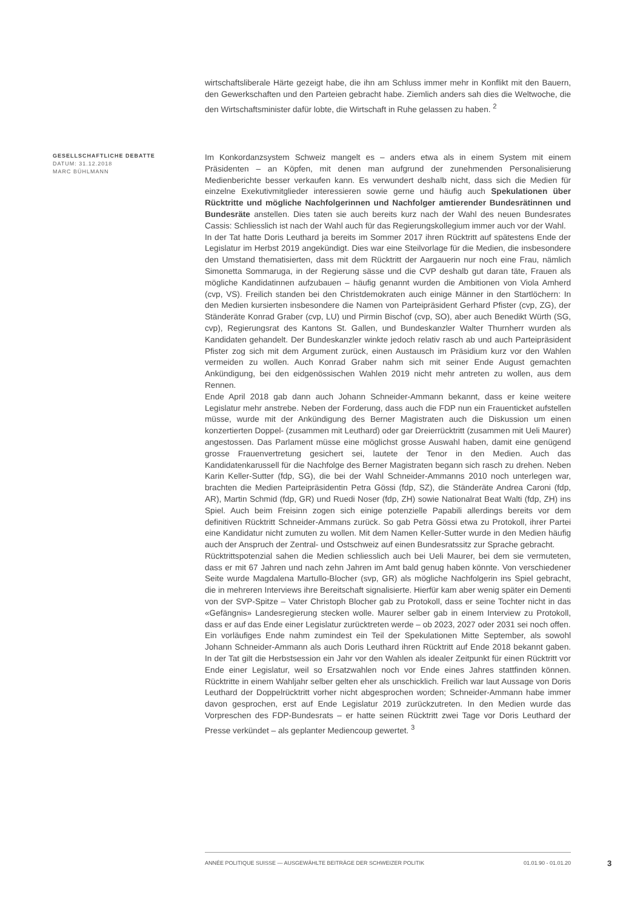wirtschaftsliberale Härte gezeigt habe, die ihn am Schluss immer mehr in Konflikt mit den Bauern, den Gewerkschaften und den Parteien gebracht habe. Ziemlich anders sah dies die Weltwoche, die den Wirtschaftsminister dafür lobte, die Wirtschaft in Ruhe gelassen zu haben. <sup>2</sup>
GESELLSCHAFTLICHE DEBATTE
DATUM: 31.12.2018
MARC BÜHLMANN
Im Konkordanzsystem Schweiz mangelt es – anders etwa als in einem System mit einem Präsidenten – an Köpfen, mit denen man aufgrund der zunehmenden Personalisierung Medienberichte besser verkaufen kann. Es verwundert deshalb nicht, dass sich die Medien für einzelne Exekutivmitglieder interessieren sowie gerne und häufig auch Spekulationen über Rücktritte und mögliche Nachfolgerinnen und Nachfolger amtierender Bundesrätinnen und Bundesräte anstellen. Dies taten sie auch bereits kurz nach der Wahl des neuen Bundesrates Cassis: Schliesslich ist nach der Wahl auch für das Regierungskollegium immer auch vor der Wahl.
In der Tat hatte Doris Leuthard ja bereits im Sommer 2017 ihren Rücktritt auf spätestens Ende der Legislatur im Herbst 2019 angekündigt. Dies war eine Steilvorlage für die Medien, die insbesondere den Umstand thematisierten, dass mit dem Rücktritt der Aargauerin nur noch eine Frau, nämlich Simonetta Sommaruga, in der Regierung sässe und die CVP deshalb gut daran täte, Frauen als mögliche Kandidatinnen aufzubauen – häufig genannt wurden die Ambitionen von Viola Amherd (cvp, VS). Freilich standen bei den Christdemokraten auch einige Männer in den Startlöchern: In den Medien kursierten insbesondere die Namen von Parteipräsident Gerhard Pfister (cvp, ZG), der Ständeräte Konrad Graber (cvp, LU) und Pirmin Bischof (cvp, SO), aber auch Benedikt Würth (SG, cvp), Regierungsrat des Kantons St. Gallen, und Bundeskanzler Walter Thurnherr wurden als Kandidaten gehandelt. Der Bundeskanzler winkte jedoch relativ rasch ab und auch Parteipräsident Pfister zog sich mit dem Argument zurück, einen Austausch im Präsidium kurz vor den Wahlen vermeiden zu wollen. Auch Konrad Graber nahm sich mit seiner Ende August gemachten Ankündigung, bei den eidgenössischen Wahlen 2019 nicht mehr antreten zu wollen, aus dem Rennen.
Ende April 2018 gab dann auch Johann Schneider-Ammann bekannt, dass er keine weitere Legislatur mehr anstrebe. Neben der Forderung, dass auch die FDP nun ein Frauenticket aufstellen müsse, wurde mit der Ankündigung des Berner Magistraten auch die Diskussion um einen konzertierten Doppel- (zusammen mit Leuthard) oder gar Dreierrücktritt (zusammen mit Ueli Maurer) angestossen. Das Parlament müsse eine möglichst grosse Auswahl haben, damit eine genügend grosse Frauenvertretung gesichert sei, lautete der Tenor in den Medien. Auch das Kandidatenkarussell für die Nachfolge des Berner Magistraten begann sich rasch zu drehen. Neben Karin Keller-Sutter (fdp, SG), die bei der Wahl Schneider-Ammanns 2010 noch unterlegen war, brachten die Medien Parteipräsidentin Petra Gössi (fdp, SZ), die Ständeräte Andrea Caroni (fdp, AR), Martin Schmid (fdp, GR) und Ruedi Noser (fdp, ZH) sowie Nationalrat Beat Walti (fdp, ZH) ins Spiel. Auch beim Freisinn zogen sich einige potenzielle Papabili allerdings bereits vor dem definitiven Rücktritt Schneider-Ammans zurück. So gab Petra Gössi etwa zu Protokoll, ihrer Partei eine Kandidatur nicht zumuten zu wollen. Mit dem Namen Keller-Sutter wurde in den Medien häufig auch der Anspruch der Zentral- und Ostschweiz auf einen Bundesratssitz zur Sprache gebracht.
Rücktrittspotenzial sahen die Medien schliesslich auch bei Ueli Maurer, bei dem sie vermuteten, dass er mit 67 Jahren und nach zehn Jahren im Amt bald genug haben könnte. Von verschiedener Seite wurde Magdalena Martullo-Blocher (svp, GR) als mögliche Nachfolgerin ins Spiel gebracht, die in mehreren Interviews ihre Bereitschaft signalisierte. Hierfür kam aber wenig später ein Dementi von der SVP-Spitze – Vater Christoph Blocher gab zu Protokoll, dass er seine Tochter nicht in das «Gefängnis» Landesregierung stecken wolle. Maurer selber gab in einem Interview zu Protokoll, dass er auf das Ende einer Legislatur zurücktreten werde – ob 2023, 2027 oder 2031 sei noch offen.
Ein vorläufiges Ende nahm zumindest ein Teil der Spekulationen Mitte September, als sowohl Johann Schneider-Ammann als auch Doris Leuthard ihren Rücktritt auf Ende 2018 bekannt gaben. In der Tat gilt die Herbstsession ein Jahr vor den Wahlen als idealer Zeitpunkt für einen Rücktritt vor Ende einer Legislatur, weil so Ersatzwahlen noch vor Ende eines Jahres stattfinden können. Rücktritte in einem Wahljahr selber gelten eher als unschicklich. Freilich war laut Aussage von Doris Leuthard der Doppelrücktritt vorher nicht abgesprochen worden; Schneider-Ammann habe immer davon gesprochen, erst auf Ende Legislatur 2019 zurückzutreten. In den Medien wurde das Vorpreschen des FDP-Bundesrats – er hatte seinen Rücktritt zwei Tage vor Doris Leuthard der Presse verkündet – als geplanter Mediencoup gewertet. <sup>3</sup>
ANNÉE POLITIQUE SUISSE — AUSGEWÄHLTE BEITRÄGE DER SCHWEIZER POLITIK 01.01.90 - 01.01.20
3